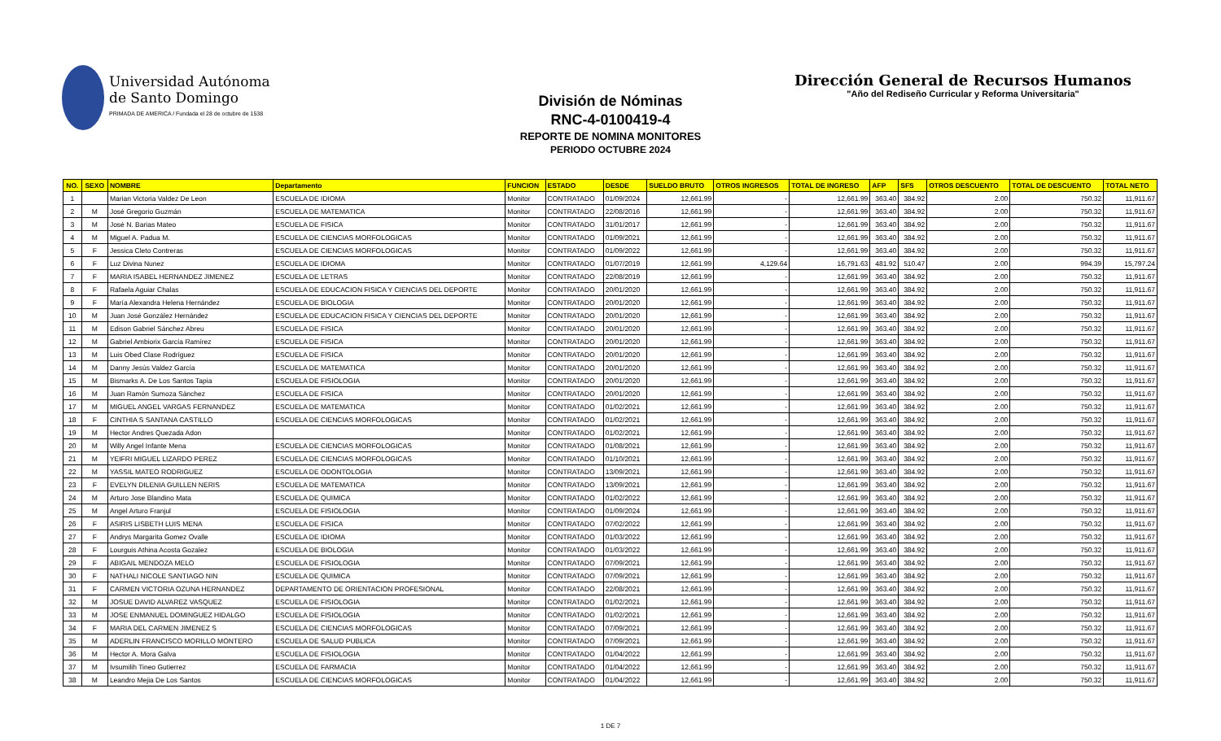Universidad Autónoma
de Santo Domingo
PRIMADA DE AMERICA / Fundada el 28 de octubre de 1538
Dirección General de Recursos Humanos
"Año del Rediseño Curricular y Reforma Universitaria"
División de Nóminas
RNC-4-0100419-4
REPORTE DE NOMINA MONITORES
PERIODO OCTUBRE 2024
| NO. | SEXO | NOMBRE | Departamento | FUNCION | ESTADO | DESDE | SUELDO BRUTO | OTROS INGRESOS | TOTAL DE INGRESO | AFP | SFS | OTROS DESCUENTO | TOTAL DE DESCUENTO | TOTAL NETO |
| --- | --- | --- | --- | --- | --- | --- | --- | --- | --- | --- | --- | --- | --- | --- |
| 1 | | Marian Victoria Valdez De Leon | ESCUELA DE IDIOMA | Monitor | CONTRATADO | 01/09/2024 | 12,661.99 | - | 12,661.99 | 363.40 | 384.92 | 2.00 | 750.32 | 11,911.67 |
| 2 | M | José Gregorio Guzmán | ESCUELA DE MATEMATICA | Monitor | CONTRATADO | 22/08/2016 | 12,661.99 | - | 12,661.99 | 363.40 | 384.92 | 2.00 | 750.32 | 11,911.67 |
| 3 | M | José N. Barias Mateo | ESCUELA DE FISICA | Monitor | CONTRATADO | 31/01/2017 | 12,661.99 | - | 12,661.99 | 363.40 | 384.92 | 2.00 | 750.32 | 11,911.67 |
| 4 | M | Miguel A. Padua M. | ESCUELA DE CIENCIAS MORFOLOGICAS | Monitor | CONTRATADO | 01/09/2021 | 12,661.99 | - | 12,661.99 | 363.40 | 384.92 | 2.00 | 750.32 | 11,911.67 |
| 5 | F | Jessica Cleto Contreras | ESCUELA DE CIENCIAS MORFOLOGICAS | Monitor | CONTRATADO | 01/09/2022 | 12,661.99 | - | 12,661.99 | 363.40 | 384.92 | 2.00 | 750.32 | 11,911.67 |
| 6 | F | Luz Divina Nunez | ESCUELA DE IDIOMA | Monitor | CONTRATADO | 01/07/2019 | 12,661.99 | 4,129.64 | 16,791.63 | 481.92 | 510.47 | 2.00 | 994.39 | 15,797.24 |
| 7 | F | MARIA ISABEL HERNANDEZ JIMENEZ | ESCUELA DE LETRAS | Monitor | CONTRATADO | 22/08/2019 | 12,661.99 | - | 12,661.99 | 363.40 | 384.92 | 2.00 | 750.32 | 11,911.67 |
| 8 | F | Rafaela Aguiar Chalas | ESCUELA DE EDUCACION FISICA Y CIENCIAS DEL DEPORTE | Monitor | CONTRATADO | 20/01/2020 | 12,661.99 | - | 12,661.99 | 363.40 | 384.92 | 2.00 | 750.32 | 11,911.67 |
| 9 | F | María Alexandra Helena Hernández | ESCUELA DE BIOLOGIA | Monitor | CONTRATADO | 20/01/2020 | 12,661.99 | - | 12,661.99 | 363.40 | 384.92 | 2.00 | 750.32 | 11,911.67 |
| 10 | M | Juan José González Hernández | ESCUELA DE EDUCACION FISICA Y CIENCIAS DEL DEPORTE | Monitor | CONTRATADO | 20/01/2020 | 12,661.99 | - | 12,661.99 | 363.40 | 384.92 | 2.00 | 750.32 | 11,911.67 |
| 11 | M | Edison Gabriel Sánchez Abreu | ESCUELA DE FISICA | Monitor | CONTRATADO | 20/01/2020 | 12,661.99 | - | 12,661.99 | 363.40 | 384.92 | 2.00 | 750.32 | 11,911.67 |
| 12 | M | Gabriel Ambiorix García Ramírez | ESCUELA DE FISICA | Monitor | CONTRATADO | 20/01/2020 | 12,661.99 | - | 12,661.99 | 363.40 | 384.92 | 2.00 | 750.32 | 11,911.67 |
| 13 | M | Luis Obed Clase Rodríguez | ESCUELA DE FISICA | Monitor | CONTRATADO | 20/01/2020 | 12,661.99 | - | 12,661.99 | 363.40 | 384.92 | 2.00 | 750.32 | 11,911.67 |
| 14 | M | Danny Jesús Valdez García | ESCUELA DE MATEMATICA | Monitor | CONTRATADO | 20/01/2020 | 12,661.99 | - | 12,661.99 | 363.40 | 384.92 | 2.00 | 750.32 | 11,911.67 |
| 15 | M | Bismarks A. De Los Santos Tapia | ESCUELA DE FISIOLOGIA | Monitor | CONTRATADO | 20/01/2020 | 12,661.99 | - | 12,661.99 | 363.40 | 384.92 | 2.00 | 750.32 | 11,911.67 |
| 16 | M | Juan Ramón Sumoza Sánchez | ESCUELA DE FISICA | Monitor | CONTRATADO | 20/01/2020 | 12,661.99 | - | 12,661.99 | 363.40 | 384.92 | 2.00 | 750.32 | 11,911.67 |
| 17 | M | MIGUEL ANGEL VARGAS FERNANDEZ | ESCUELA DE MATEMATICA | Monitor | CONTRATADO | 01/02/2021 | 12,661.99 | - | 12,661.99 | 363.40 | 384.92 | 2.00 | 750.32 | 11,911.67 |
| 18 | F | CINTHIA S SANTANA CASTILLO | ESCUELA DE CIENCIAS MORFOLOGICAS | Monitor | CONTRATADO | 01/02/2021 | 12,661.99 | - | 12,661.99 | 363.40 | 384.92 | 2.00 | 750.32 | 11,911.67 |
| 19 | M | Hector Andres Quezada Adon | | Monitor | CONTRATADO | 01/02/2021 | 12,661.99 | - | 12,661.99 | 363.40 | 384.92 | 2.00 | 750.32 | 11,911.67 |
| 20 | M | Willy Angel Infante Mena | ESCUELA DE CIENCIAS MORFOLOGICAS | Monitor | CONTRATADO | 01/08/2021 | 12,661.99 | - | 12,661.99 | 363.40 | 384.92 | 2.00 | 750.32 | 11,911.67 |
| 21 | M | YEIFRI MIGUEL LIZARDO PEREZ | ESCUELA DE CIENCIAS MORFOLOGICAS | Monitor | CONTRATADO | 01/10/2021 | 12,661.99 | - | 12,661.99 | 363.40 | 384.92 | 2.00 | 750.32 | 11,911.67 |
| 22 | M | YASSIL MATEO RODRIGUEZ | ESCUELA DE ODONTOLOGIA | Monitor | CONTRATADO | 13/09/2021 | 12,661.99 | - | 12,661.99 | 363.40 | 384.92 | 2.00 | 750.32 | 11,911.67 |
| 23 | F | EVELYN DILENIA GUILLEN NERIS | ESCUELA DE MATEMATICA | Monitor | CONTRATADO | 13/09/2021 | 12,661.99 | - | 12,661.99 | 363.40 | 384.92 | 2.00 | 750.32 | 11,911.67 |
| 24 | M | Arturo Jose Blandino Mata | ESCUELA DE QUIMICA | Monitor | CONTRATADO | 01/02/2022 | 12,661.99 | - | 12,661.99 | 363.40 | 384.92 | 2.00 | 750.32 | 11,911.67 |
| 25 | M | Angel Arturo Franjul | ESCUELA DE FISIOLOGIA | Monitor | CONTRATADO | 01/09/2024 | 12,661.99 | - | 12,661.99 | 363.40 | 384.92 | 2.00 | 750.32 | 11,911.67 |
| 26 | F | ASIRIS LISBETH LUIS MENA | ESCUELA DE FISICA | Monitor | CONTRATADO | 07/02/2022 | 12,661.99 | - | 12,661.99 | 363.40 | 384.92 | 2.00 | 750.32 | 11,911.67 |
| 27 | F | Andrys Margarita Gomez Ovalle | ESCUELA DE IDIOMA | Monitor | CONTRATADO | 01/03/2022 | 12,661.99 | - | 12,661.99 | 363.40 | 384.92 | 2.00 | 750.32 | 11,911.67 |
| 28 | F | Lourguis Athina Acosta Gozalez | ESCUELA DE BIOLOGIA | Monitor | CONTRATADO | 01/03/2022 | 12,661.99 | - | 12,661.99 | 363.40 | 384.92 | 2.00 | 750.32 | 11,911.67 |
| 29 | F | ABIGAIL MENDOZA MELO | ESCUELA DE FISIOLOGIA | Monitor | CONTRATADO | 07/09/2021 | 12,661.99 | - | 12,661.99 | 363.40 | 384.92 | 2.00 | 750.32 | 11,911.67 |
| 30 | F | NATHALI NICOLE SANTIAGO NIN | ESCUELA DE QUIMICA | Monitor | CONTRATADO | 07/09/2021 | 12,661.99 | - | 12,661.99 | 363.40 | 384.92 | 2.00 | 750.32 | 11,911.67 |
| 31 | F | CARMEN VICTORIA OZUNA HERNANDEZ | DEPARTAMENTO DE ORIENTACION PROFESIONAL | Monitor | CONTRATADO | 22/08/2021 | 12,661.99 | - | 12,661.99 | 363.40 | 384.92 | 2.00 | 750.32 | 11,911.67 |
| 32 | M | JOSUE DAVID ALVAREZ VASQUEZ | ESCUELA DE FISIOLOGIA | Monitor | CONTRATADO | 01/02/2021 | 12,661.99 | - | 12,661.99 | 363.40 | 384.92 | 2.00 | 750.32 | 11,911.67 |
| 33 | M | JOSE ENMANUEL DOMINGUEZ HIDALGO | ESCUELA DE FISIOLOGIA | Monitor | CONTRATADO | 01/02/2021 | 12,661.99 | - | 12,661.99 | 363.40 | 384.92 | 2.00 | 750.32 | 11,911.67 |
| 34 | F | MARIA DEL CARMEN JIMENEZ S | ESCUELA DE CIENCIAS MORFOLOGICAS | Monitor | CONTRATADO | 07/09/2021 | 12,661.99 | - | 12,661.99 | 363.40 | 384.92 | 2.00 | 750.32 | 11,911.67 |
| 35 | M | ADERLIN FRANCISCO MORILLO MONTERO | ESCUELA DE SALUD PUBLICA | Monitor | CONTRATADO | 07/09/2021 | 12,661.99 | - | 12,661.99 | 363.40 | 384.92 | 2.00 | 750.32 | 11,911.67 |
| 36 | M | Hector A. Mora Galva | ESCUELA DE FISIOLOGIA | Monitor | CONTRATADO | 01/04/2022 | 12,661.99 | - | 12,661.99 | 363.40 | 384.92 | 2.00 | 750.32 | 11,911.67 |
| 37 | M | Ivsumilih Tineo Gutierrez | ESCUELA DE FARMACIA | Monitor | CONTRATADO | 01/04/2022 | 12,661.99 | - | 12,661.99 | 363.40 | 384.92 | 2.00 | 750.32 | 11,911.67 |
| 38 | M | Leandro Mejia De Los Santos | ESCUELA DE CIENCIAS MORFOLOGICAS | Monitor | CONTRATADO | 01/04/2022 | 12,661.99 | - | 12,661.99 | 363.40 | 384.92 | 2.00 | 750.32 | 11,911.67 |
1 DE 7